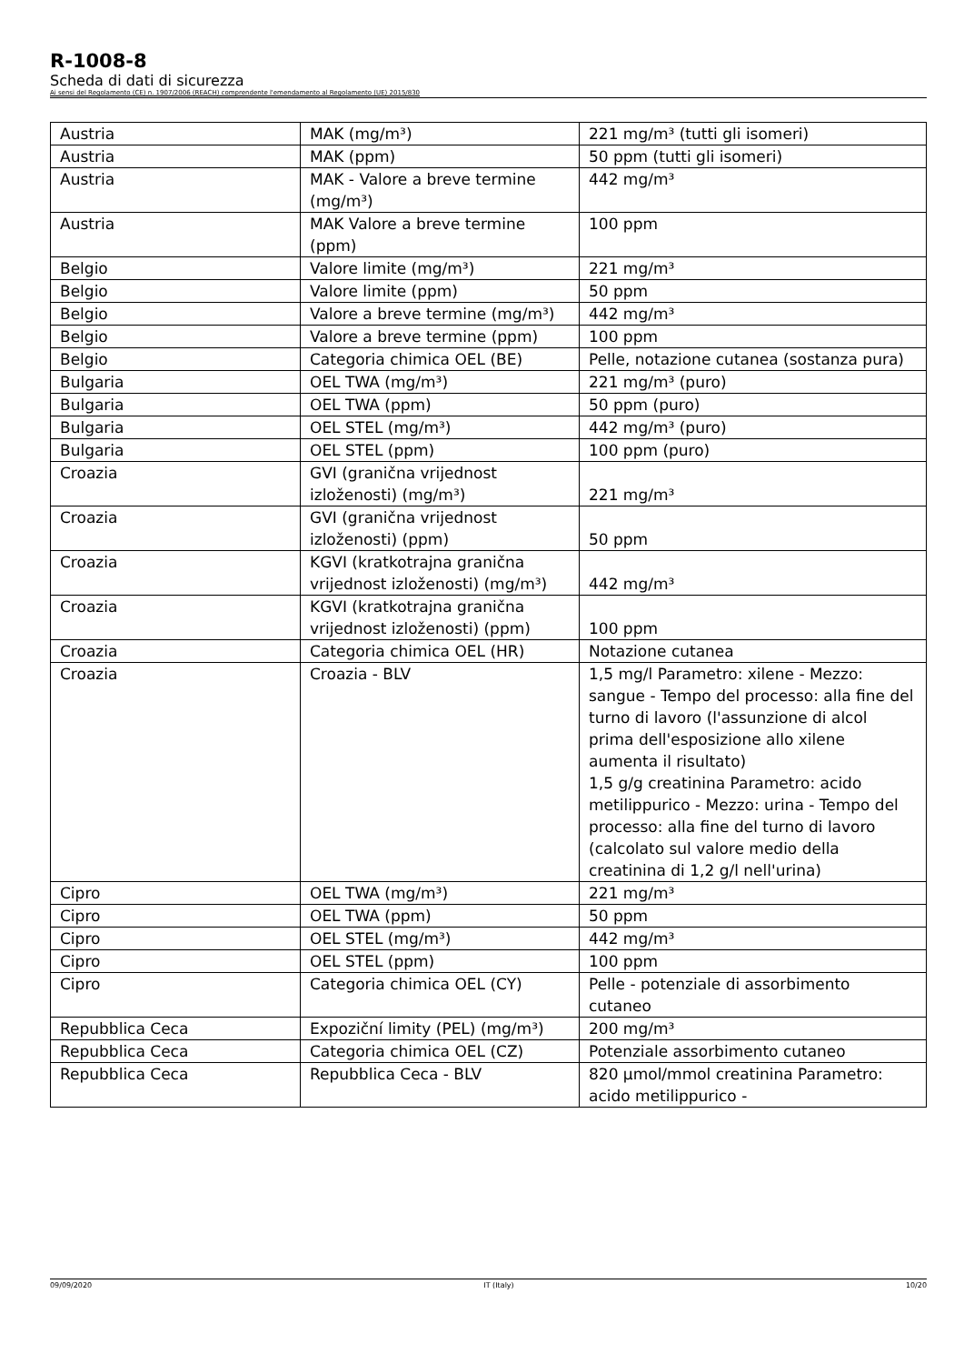R-1008-8
Scheda di dati di sicurezza
Ai sensi del Regolamento (CE) n. 1907/2006 (REACH) comprendente l'emendamento al Regolamento (UE) 2015/830
| Austria | MAK (mg/m³) | 221 mg/m³ (tutti gli isomeri) |
| Austria | MAK (ppm) | 50 ppm (tutti gli isomeri) |
| Austria | MAK - Valore a breve termine (mg/m³) | 442 mg/m³ |
| Austria | MAK Valore a breve termine (ppm) | 100 ppm |
| Belgio | Valore limite (mg/m³) | 221 mg/m³ |
| Belgio | Valore limite (ppm) | 50 ppm |
| Belgio | Valore a breve termine (mg/m³) | 442 mg/m³ |
| Belgio | Valore a breve termine (ppm) | 100 ppm |
| Belgio | Categoria chimica OEL (BE) | Pelle, notazione cutanea (sostanza pura) |
| Bulgaria | OEL TWA (mg/m³) | 221 mg/m³ (puro) |
| Bulgaria | OEL TWA (ppm) | 50 ppm (puro) |
| Bulgaria | OEL STEL (mg/m³) | 442 mg/m³ (puro) |
| Bulgaria | OEL STEL (ppm) | 100 ppm (puro) |
| Croazia | GVI (granična vrijednost izloženosti) (mg/m³) | 221 mg/m³ |
| Croazia | GVI (granična vrijednost izloženosti) (ppm) | 50 ppm |
| Croazia | KGVI (kratkotrajna granična vrijednost izloženosti) (mg/m³) | 442 mg/m³ |
| Croazia | KGVI (kratkotrajna granična vrijednost izloženosti) (ppm) | 100 ppm |
| Croazia | Categoria chimica OEL (HR) | Notazione cutanea |
| Croazia | Croazia - BLV | 1,5 mg/l Parametro: xilene - Mezzo: sangue - Tempo del processo: alla fine del turno di lavoro (l'assunzione di alcol prima dell'esposizione allo xilene aumenta il risultato) 1,5 g/g creatinina Parametro: acido metilippurico - Mezzo: urina - Tempo del processo: alla fine del turno di lavoro (calcolato sul valore medio della creatinina di 1,2 g/l nell'urina) |
| Cipro | OEL TWA (mg/m³) | 221 mg/m³ |
| Cipro | OEL TWA (ppm) | 50 ppm |
| Cipro | OEL STEL (mg/m³) | 442 mg/m³ |
| Cipro | OEL STEL (ppm) | 100 ppm |
| Cipro | Categoria chimica OEL (CY) | Pelle - potenziale di assorbimento cutaneo |
| Repubblica Ceca | Expoziční limity (PEL) (mg/m³) | 200 mg/m³ |
| Repubblica Ceca | Categoria chimica OEL (CZ) | Potenziale assorbimento cutaneo |
| Repubblica Ceca | Repubblica Ceca - BLV | 820 µmol/mmol creatinina Parametro: acido metilippurico - |
09/09/2020 IT (Italy) 10/20